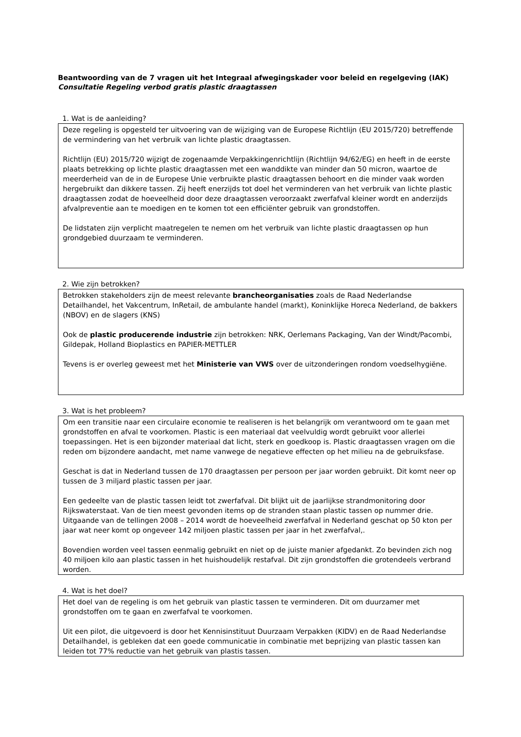Beantwoording van de 7 vragen uit het Integraal afwegingskader voor beleid en regelgeving (IAK)
Consultatie Regeling verbod gratis plastic draagtassen
1. Wat is de aanleiding?
Deze regeling is opgesteld ter uitvoering van de wijziging van de Europese Richtlijn (EU 2015/720) betreffende de vermindering van het verbruik van lichte plastic draagtassen.
Richtlijn (EU) 2015/720 wijzigt de zogenaamde Verpakkingenrichtlijn (Richtlijn 94/62/EG) en heeft in de eerste plaats betrekking op lichte plastic draagtassen met een wanddikte van minder dan 50 micron, waartoe de meerderheid van de in de Europese Unie verbruikte plastic draagtassen behoort en die minder vaak worden hergebruikt dan dikkere tassen. Zij heeft enerzijds tot doel het verminderen van het verbruik van lichte plastic draagtassen zodat de hoeveelheid door deze draagtassen veroorzaakt zwerfafval kleiner wordt en anderzijds afvalpreventie aan te moedigen en te komen tot een efficiënter gebruik van grondstoffen.
De lidstaten zijn verplicht maatregelen te nemen om het verbruik van lichte plastic draagtassen op hun grondgebied duurzaam te verminderen.
2. Wie zijn betrokken?
Betrokken stakeholders zijn de meest relevante brancheorganisaties zoals de Raad Nederlandse Detailhandel, het Vakcentrum, InRetail, de ambulante handel (markt), Koninklijke Horeca Nederland, de bakkers (NBOV) en de slagers (KNS)
Ook de plastic producerende industrie zijn betrokken: NRK, Oerlemans Packaging, Van der Windt/Pacombi, Gildepak, Holland Bioplastics en PAPIER-METTLER
Tevens is er overleg geweest met het Ministerie van VWS over de uitzonderingen rondom voedselhygiëne.
3. Wat is het probleem?
Om een transitie naar een circulaire economie te realiseren is het belangrijk om verantwoord om te gaan met grondstoffen en afval te voorkomen. Plastic is een materiaal dat veelvuldig wordt gebruikt voor allerlei toepassingen. Het is een bijzonder materiaal dat licht, sterk en goedkoop is. Plastic draagtassen vragen om die reden om bijzondere aandacht, met name vanwege de negatieve effecten op het milieu na de gebruiksfase.
Geschat is dat in Nederland tussen de 170 draagtassen per persoon per jaar worden gebruikt. Dit komt neer op tussen de 3 miljard plastic tassen per jaar.
Een gedeelte van de plastic tassen leidt tot zwerfafval. Dit blijkt uit de jaarlijkse strandmonitoring door Rijkswaterstaat. Van de tien meest gevonden items op de stranden staan plastic tassen op nummer drie. Uitgaande van de tellingen 2008 – 2014 wordt de hoeveelheid zwerfafval in Nederland geschat op 50 kton per jaar wat neer komt op ongeveer 142 miljoen plastic tassen per jaar in het zwerfafval,.
Bovendien worden veel tassen eenmalig gebruikt en niet op de juiste manier afgedankt. Zo bevinden zich nog 40 miljoen kilo aan plastic tassen in het huishoudelijk restafval. Dit zijn grondstoffen die grotendeels verbrand worden.
4. Wat is het doel?
Het doel van de regeling is om het gebruik van plastic tassen te verminderen. Dit om duurzamer met grondstoffen om te gaan en zwerfafval te voorkomen.
Uit een pilot, die uitgevoerd is door het Kennisinstituut Duurzaam Verpakken (KIDV) en de Raad Nederlandse Detailhandel, is gebleken dat een goede communicatie in combinatie met beprijzing van plastic tassen kan leiden tot 77% reductie van het gebruik van plastis tassen.